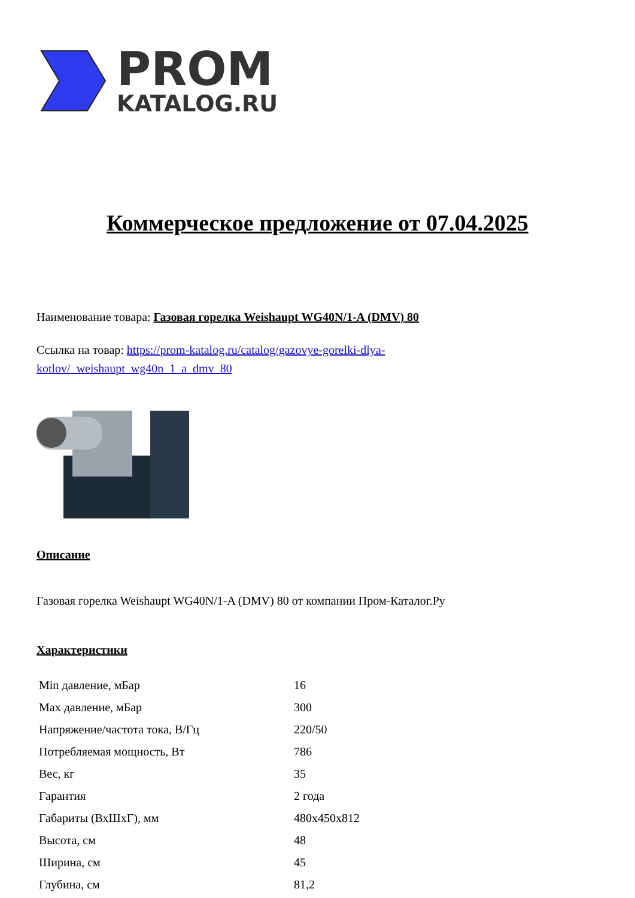PROM
KATALOG.RU
Коммерческое предложение от 07.04.2025
Наименование товара: Газовая горелка Weishaupt WG40N/1-A (DMV) 80
Ссылка на товар: https://prom-katalog.ru/catalog/gazovye-gorelki-dlya-
kotlov/_weishaupt_wg40n_1_a_dmv_80
Описание
Газовая горелка Weishaupt WG40N/1-A (DMV) 80 от компании Пром-Каталог.Ру
Характеристики
| Min давление, мБар | 16 |
| Max давление, мБар | 300 |
| Напряжение/частота тока, В/Гц | 220/50 |
| Потребляемая мощность, Вт | 786 |
| Вес, кг | 35 |
| Гарантия | 2 года |
| Габариты (ВхШхГ), мм | 480x450x812 |
| Высота, см | 48 |
| Ширина, см | 45 |
| Глубина, см | 81,2 |